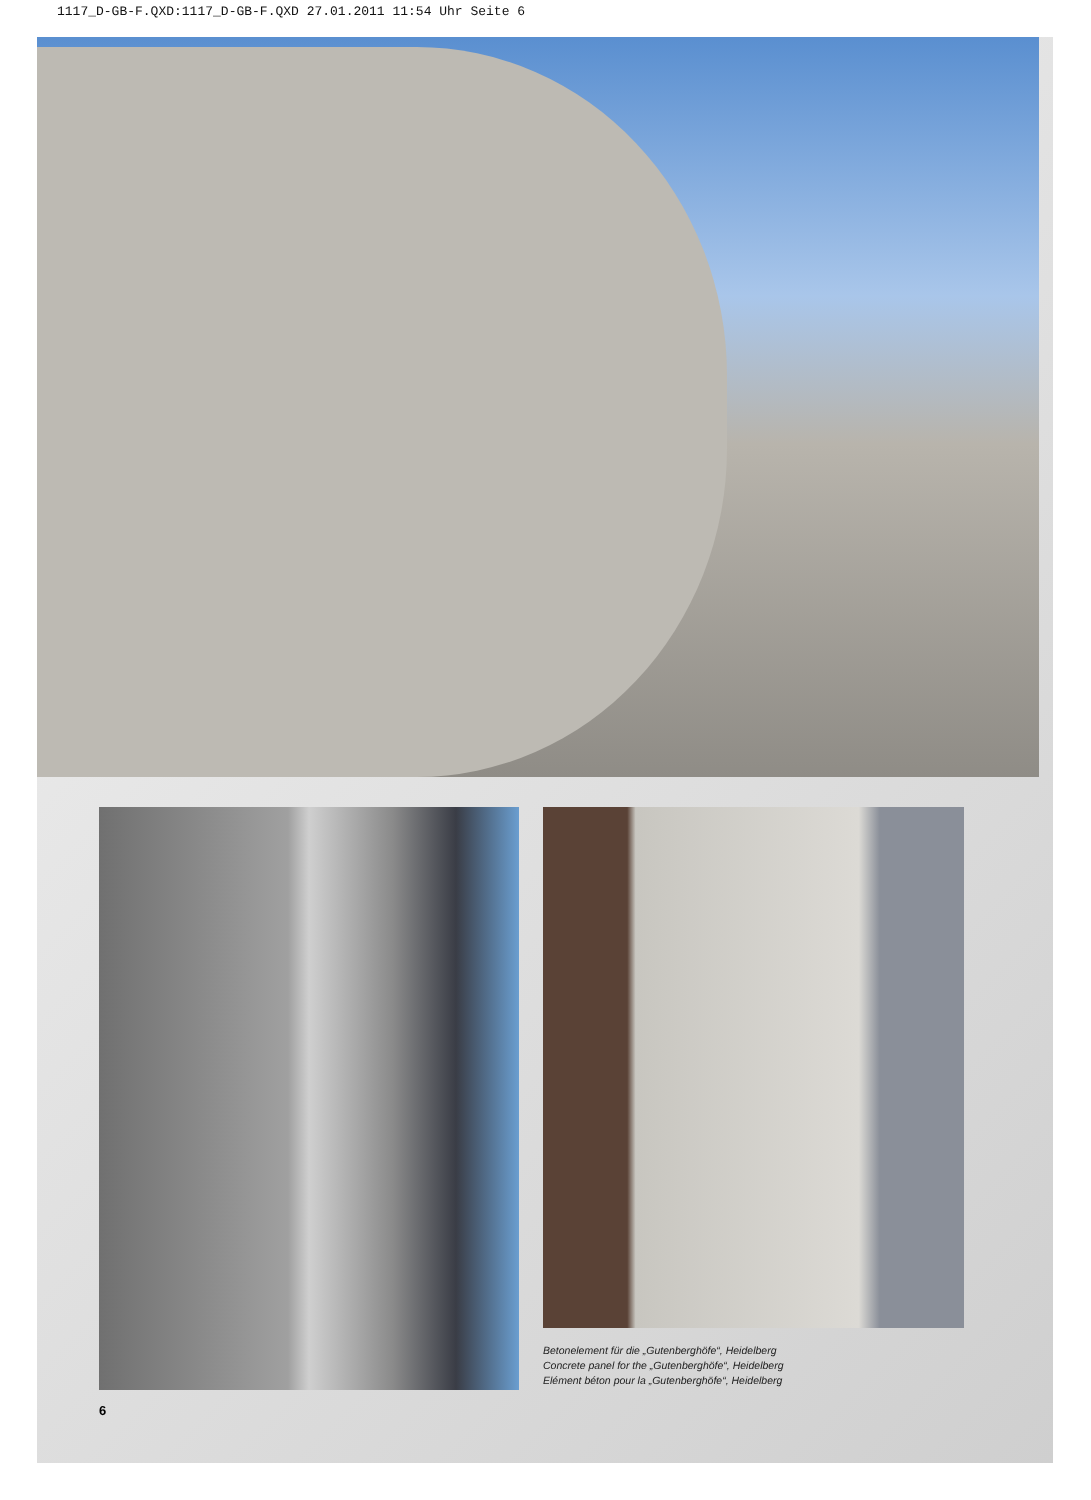1117_D-GB-F.QXD:1117_D-GB-F.QXD 27.01.2011 11:54 Uhr Seite 6
Betonelement für die „Gutenberghöfe“, Heidelberg
Concrete panel for the „Gutenberghöfe“, Heidelberg
Elément béton pour la „Gutenberghöfe“, Heidelberg
6